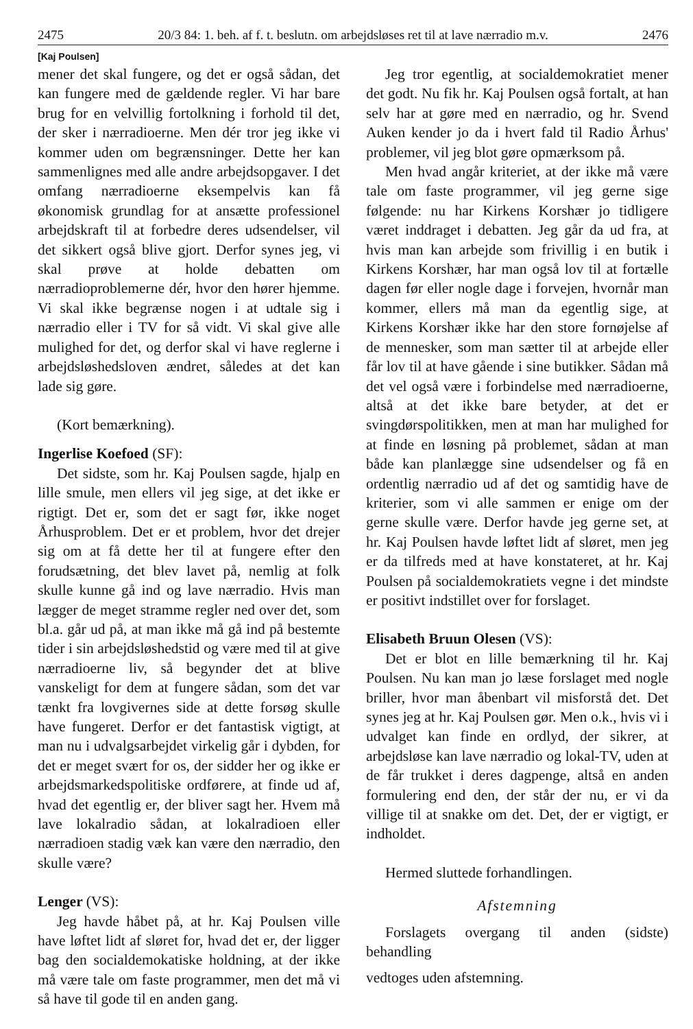2475 20/3 84: 1. beh. af f. t. beslutn. om arbejdsløses ret til at lave nærradio m.v. 2476
[Kaj Poulsen]
mener det skal fungere, og det er også sådan, det kan fungere med de gældende regler. Vi har bare brug for en velvillig fortolkning i forhold til det, der sker i nærradioerne. Men dér tror jeg ikke vi kommer uden om begrænsninger. Dette her kan sammenlignes med alle andre arbejdsopgaver. I det omfang nærradioerne eksempelvis kan få økonomisk grundlag for at ansætte professionel arbejdskraft til at forbedre deres udsendelser, vil det sikkert også blive gjort. Derfor synes jeg, vi skal prøve at holde debatten om nærradioproblemerne dér, hvor den hører hjemme. Vi skal ikke begrænse nogen i at udtale sig i nærradio eller i TV for så vidt. Vi skal give alle mulighed for det, og derfor skal vi have reglerne i arbejdsløshedsloven ændret, således at det kan lade sig gøre.
(Kort bemærkning).
Ingerlise Koefoed (SF):
Det sidste, som hr. Kaj Poulsen sagde, hjalp en lille smule, men ellers vil jeg sige, at det ikke er rigtigt. Det er, som det er sagt før, ikke noget Århusproblem. Det er et problem, hvor det drejer sig om at få dette her til at fungere efter den forudsætning, det blev lavet på, nemlig at folk skulle kunne gå ind og lave nærradio. Hvis man lægger de meget stramme regler ned over det, som bl.a. går ud på, at man ikke må gå ind på bestemte tider i sin arbejdsløshedstid og være med til at give nærradioerne liv, så begynder det at blive vanskeligt for dem at fungere sådan, som det var tænkt fra lovgivernes side at dette forsøg skulle have fungeret. Derfor er det fantastisk vigtigt, at man nu i udvalgsarbejdet virkelig går i dybden, for det er meget svært for os, der sidder her og ikke er arbejdsmarkedspolitiske ordførere, at finde ud af, hvad det egentlig er, der bliver sagt her. Hvem må lave lokalradio sådan, at lokalradioen eller nærradioen stadig væk kan være den nærradio, den skulle være?
Lenger (VS):
Jeg havde håbet på, at hr. Kaj Poulsen ville have løftet lidt af sløret for, hvad det er, der ligger bag den socialdemokatiske holdning, at der ikke må være tale om faste programmer, men det må vi så have til gode til en anden gang.
Jeg tror egentlig, at socialdemokratiet mener det godt. Nu fik hr. Kaj Poulsen også fortalt, at han selv har at gøre med en nærradio, og hr. Svend Auken kender jo da i hvert fald til Radio Århus' problemer, vil jeg blot gøre opmærksom på.
Men hvad angår kriteriet, at der ikke må være tale om faste programmer, vil jeg gerne sige følgende: nu har Kirkens Korshær jo tidligere været inddraget i debatten. Jeg går da ud fra, at hvis man kan arbejde som frivillig i en butik i Kirkens Korshær, har man også lov til at fortælle dagen før eller nogle dage i forvejen, hvornår man kommer, ellers må man da egentlig sige, at Kirkens Korshær ikke har den store fornøjelse af de mennesker, som man sætter til at arbejde eller får lov til at have gående i sine butikker. Sådan må det vel også være i forbindelse med nærradioerne, altså at det ikke bare betyder, at det er svingdørspolitikken, men at man har mulighed for at finde en løsning på problemet, sådan at man både kan planlægge sine udsendelser og få en ordentlig nærradio ud af det og samtidig have de kriterier, som vi alle sammen er enige om der gerne skulle være. Derfor havde jeg gerne set, at hr. Kaj Poulsen havde løftet lidt af sløret, men jeg er da tilfreds med at have konstateret, at hr. Kaj Poulsen på socialdemokratiets vegne i det mindste er positivt indstillet over for forslaget.
Elisabeth Bruun Olesen (VS):
Det er blot en lille bemærkning til hr. Kaj Poulsen. Nu kan man jo læse forslaget med nogle briller, hvor man åbenbart vil misforstå det. Det synes jeg at hr. Kaj Poulsen gør. Men o.k., hvis vi i udvalget kan finde en ordlyd, der sikrer, at arbejdsløse kan lave nærradio og lokal-TV, uden at de får trukket i deres dagpenge, altså en anden formulering end den, der står der nu, er vi da villige til at snakke om det. Det, der er vigtigt, er indholdet.
Hermed sluttede forhandlingen.
Afstemning
Forslagets overgang til anden (sidste) behandling
vedtoges uden afstemning.